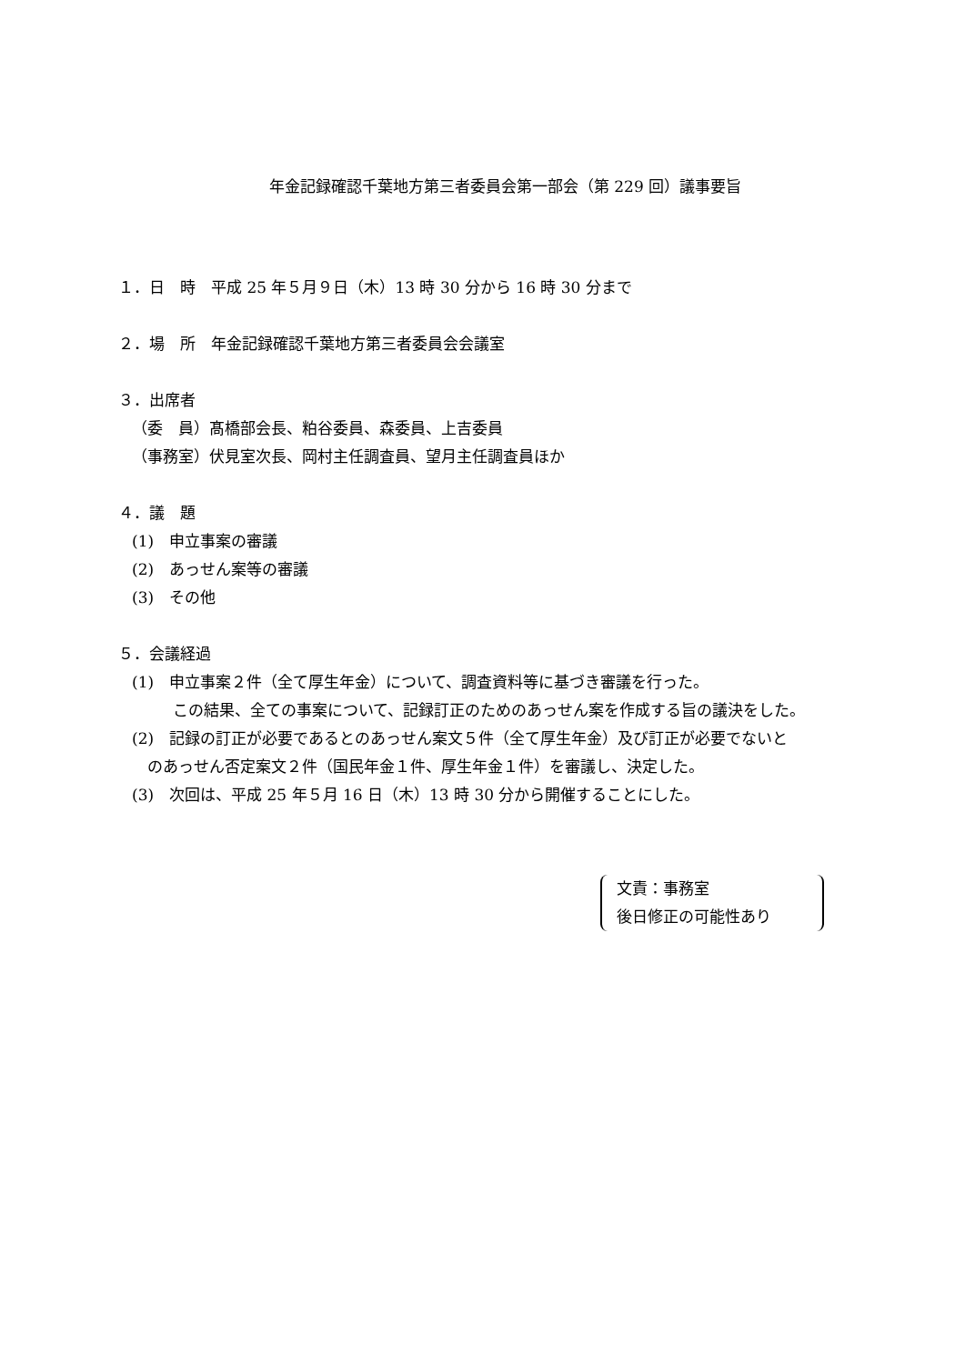年金記録確認千葉地方第三者委員会第一部会（第 229 回）議事要旨
１．日　時　平成 25 年５月９日（木）13 時 30 分から 16 時 30 分まで
２．場　所　年金記録確認千葉地方第三者委員会会議室
３．出席者
（委　員）髙橋部会長、粕谷委員、森委員、上吉委員
（事務室）伏見室次長、岡村主任調査員、望月主任調査員ほか
４．議　題
(1)　申立事案の審議
(2)　あっせん案等の審議
(3)　その他
５．会議経過
(1)　申立事案２件（全て厚生年金）について、調査資料等に基づき審議を行った。
この結果、全ての事案について、記録訂正のためのあっせん案を作成する旨の議決をした。
(2)　記録の訂正が必要であるとのあっせん案文５件（全て厚生年金）及び訂正が必要でないと
のあっせん否定案文２件（国民年金１件、厚生年金１件）を審議し、決定した。
(3)　次回は、平成 25 年５月 16 日（木）13 時 30 分から開催することにした。
文責：事務室
後日修正の可能性あり